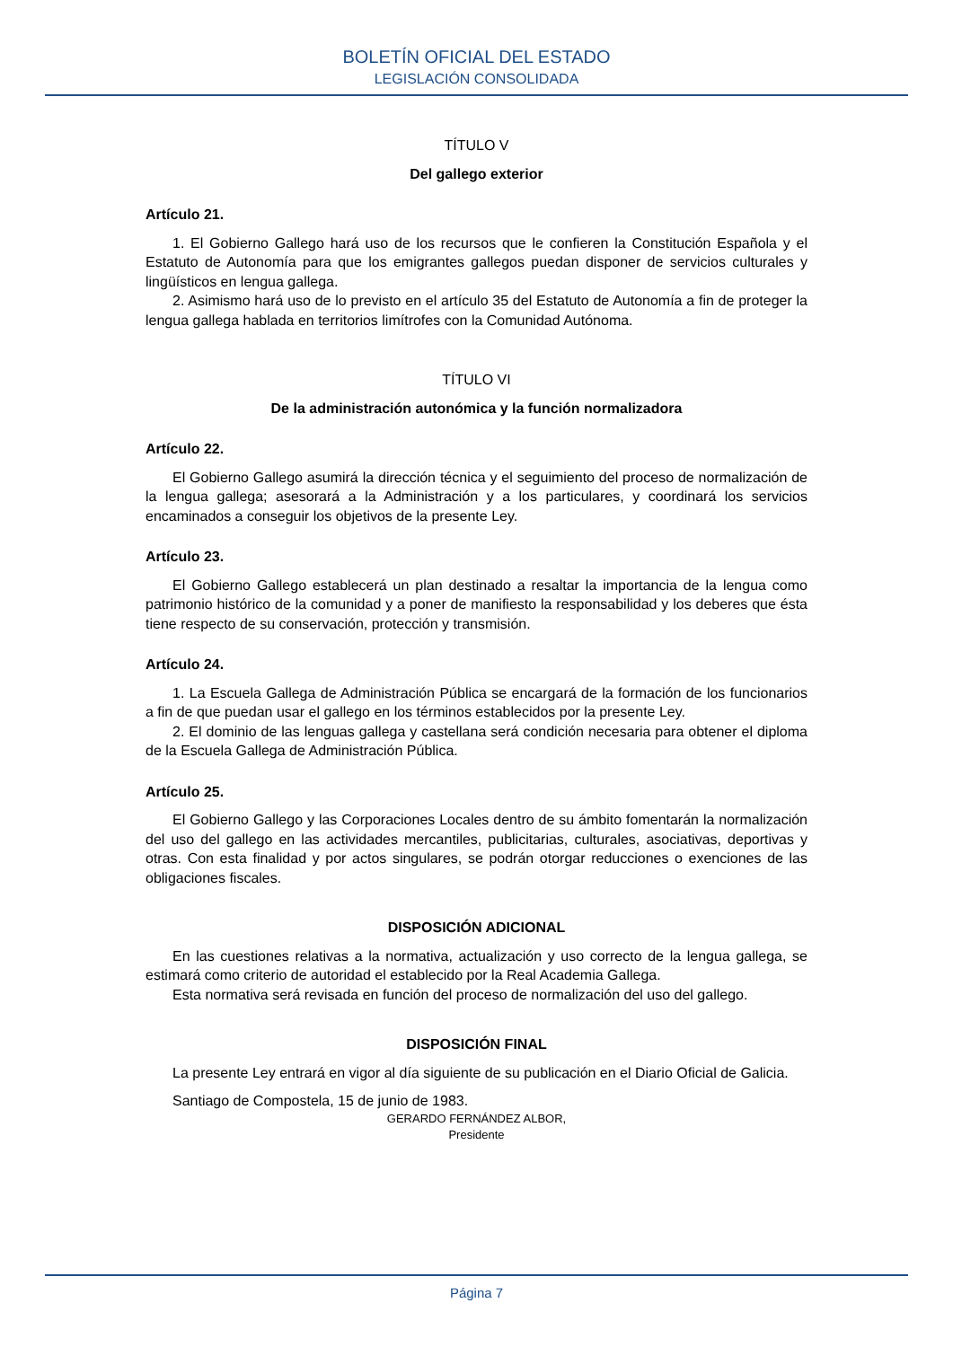BOLETÍN OFICIAL DEL ESTADO
LEGISLACIÓN CONSOLIDADA
TÍTULO V
Del gallego exterior
Artículo 21.
1. El Gobierno Gallego hará uso de los recursos que le confieren la Constitución Española y el Estatuto de Autonomía para que los emigrantes gallegos puedan disponer de servicios culturales y lingüísticos en lengua gallega.
2. Asimismo hará uso de lo previsto en el artículo 35 del Estatuto de Autonomía a fin de proteger la lengua gallega hablada en territorios limítrofes con la Comunidad Autónoma.
TÍTULO VI
De la administración autonómica y la función normalizadora
Artículo 22.
El Gobierno Gallego asumirá la dirección técnica y el seguimiento del proceso de normalización de la lengua gallega; asesorará a la Administración y a los particulares, y coordinará los servicios encaminados a conseguir los objetivos de la presente Ley.
Artículo 23.
El Gobierno Gallego establecerá un plan destinado a resaltar la importancia de la lengua como patrimonio histórico de la comunidad y a poner de manifiesto la responsabilidad y los deberes que ésta tiene respecto de su conservación, protección y transmisión.
Artículo 24.
1. La Escuela Gallega de Administración Pública se encargará de la formación de los funcionarios a fin de que puedan usar el gallego en los términos establecidos por la presente Ley.
2. El dominio de las lenguas gallega y castellana será condición necesaria para obtener el diploma de la Escuela Gallega de Administración Pública.
Artículo 25.
El Gobierno Gallego y las Corporaciones Locales dentro de su ámbito fomentarán la normalización del uso del gallego en las actividades mercantiles, publicitarias, culturales, asociativas, deportivas y otras. Con esta finalidad y por actos singulares, se podrán otorgar reducciones o exenciones de las obligaciones fiscales.
DISPOSICIÓN ADICIONAL
En las cuestiones relativas a la normativa, actualización y uso correcto de la lengua gallega, se estimará como criterio de autoridad el establecido por la Real Academia Gallega.
Esta normativa será revisada en función del proceso de normalización del uso del gallego.
DISPOSICIÓN FINAL
La presente Ley entrará en vigor al día siguiente de su publicación en el Diario Oficial de Galicia.
Santiago de Compostela, 15 de junio de 1983.
GERARDO FERNÁNDEZ ALBOR,
Presidente
Página 7